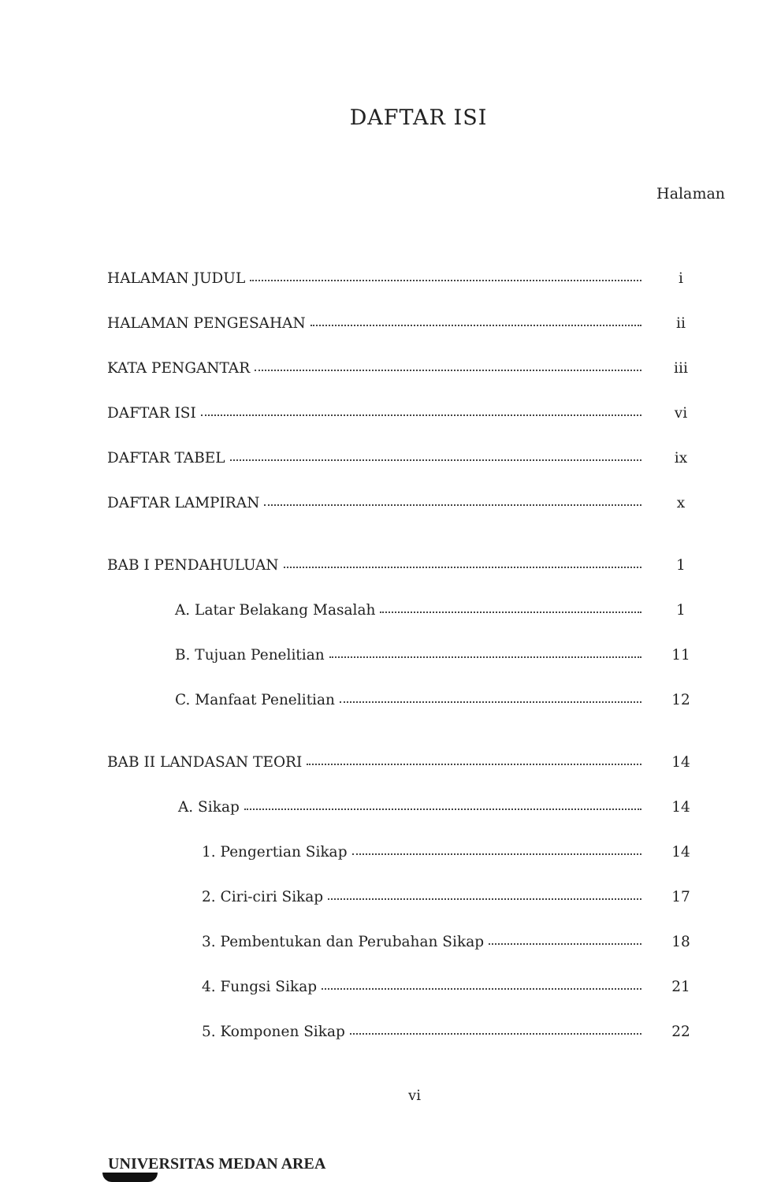DAFTAR ISI
Halaman
HALAMAN JUDUL
i
HALAMAN PENGESAHAN
ii
KATA PENGANTAR
iii
DAFTAR ISI
vi
DAFTAR TABEL
ix
DAFTAR LAMPIRAN
x
BAB I PENDAHULUAN
1
A. Latar Belakang Masalah
1
B. Tujuan Penelitian
11
C. Manfaat Penelitian
12
BAB II LANDASAN TEORI
14
A. Sikap
14
1. Pengertian Sikap
14
2. Ciri-ciri Sikap
17
3. Pembentukan dan Perubahan Sikap
18
4. Fungsi Sikap
21
5. Komponen Sikap
22
vi
UNIVERSITAS MEDAN AREA